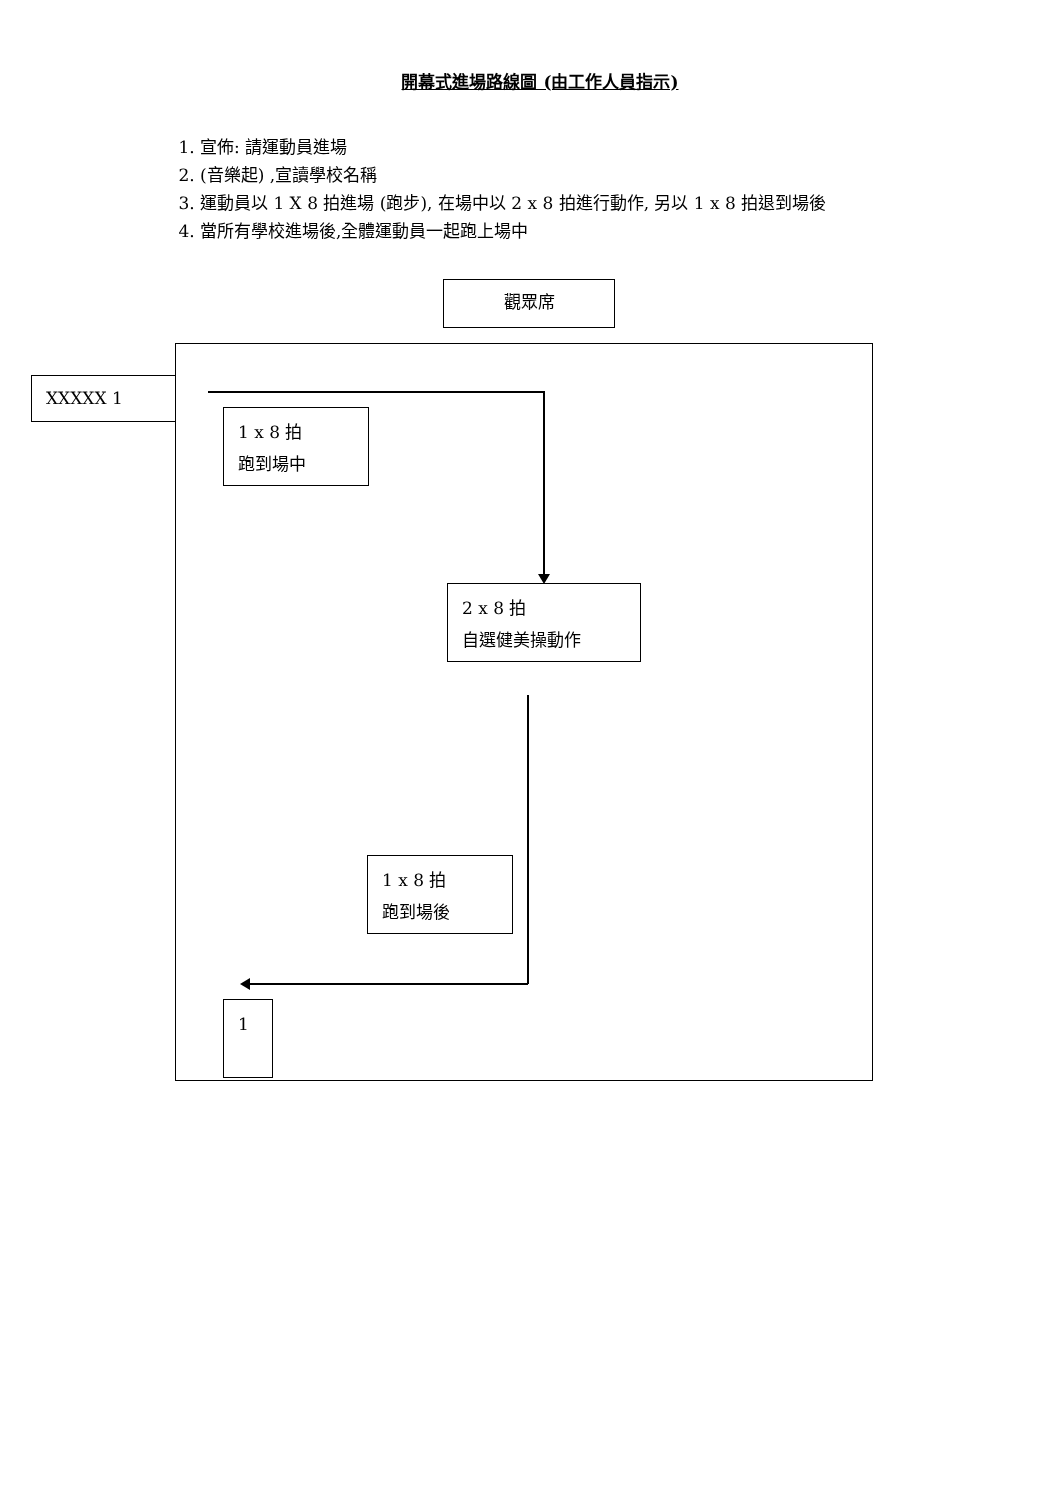開幕式進場路線圖 (由工作人員指示)
1. 宣佈: 請運動員進場
2. (音樂起) ,宣讀學校名稱
3. 運動員以 1 X 8 拍進場 (跑步), 在場中以 2 x 8 拍進行動作, 另以 1 x 8 拍退到場後
4. 當所有學校進場後,全體運動員一起跑上場中
觀眾席
XXXXX 1
1 x 8 拍
跑到場中
2 x 8 拍
自選健美操動作
1 x 8 拍
跑到場後
1